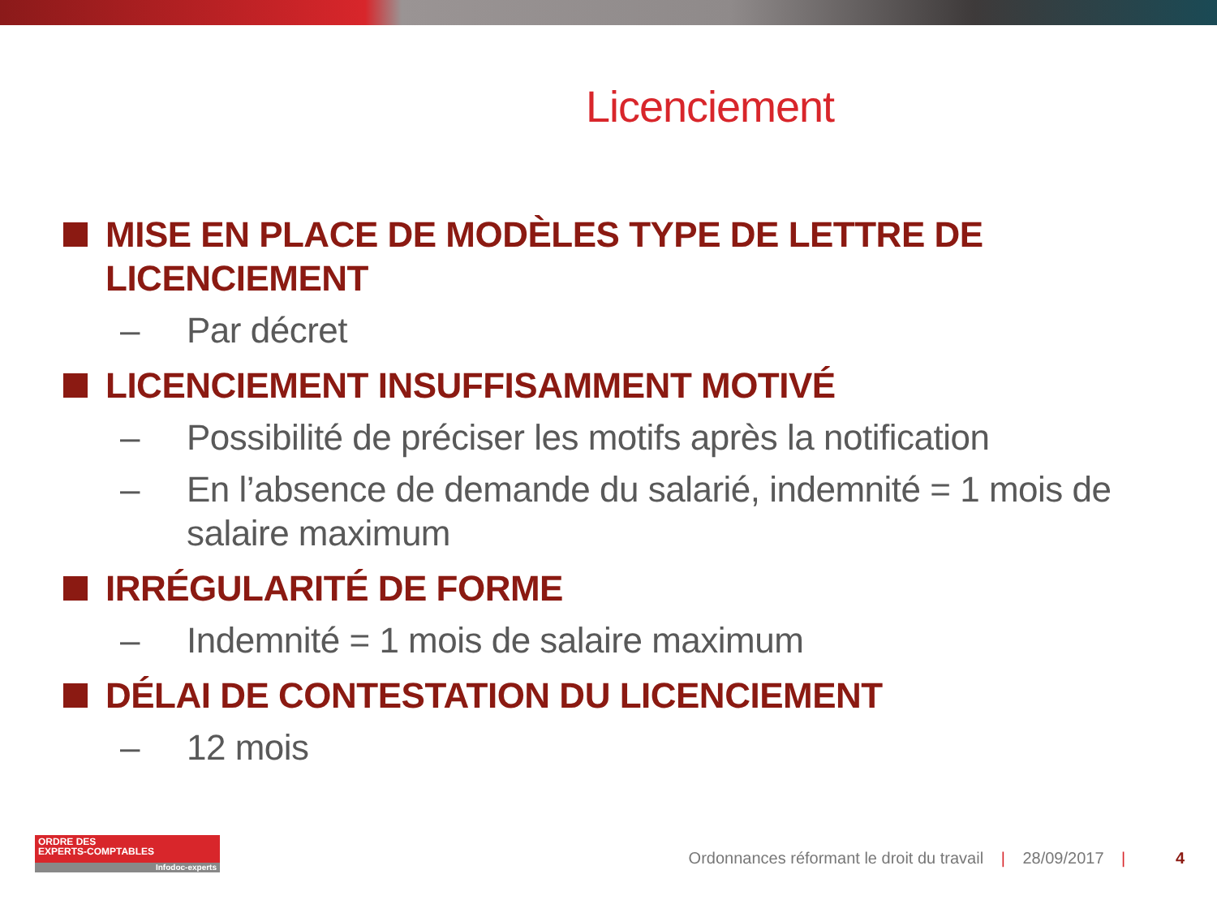Licenciement
MISE EN PLACE DE MODÈLES TYPE DE LETTRE DE LICENCIEMENT
– Par décret
LICENCIEMENT INSUFFISAMMENT MOTIVÉ
– Possibilité de préciser les motifs après la notification
– En l’absence de demande du salarié, indemnité = 1 mois de salaire maximum
IRRÉGULARITÉ DE FORME
– Indemnité = 1 mois de salaire maximum
DÉLAI DE CONTESTATION DU LICENCIEMENT
– 12 mois
ORDRE DES
EXPERTS-COMPTABLES
Infodoc-experts
Ordonnances réformant le droit du travail | 28/09/2017 | 4